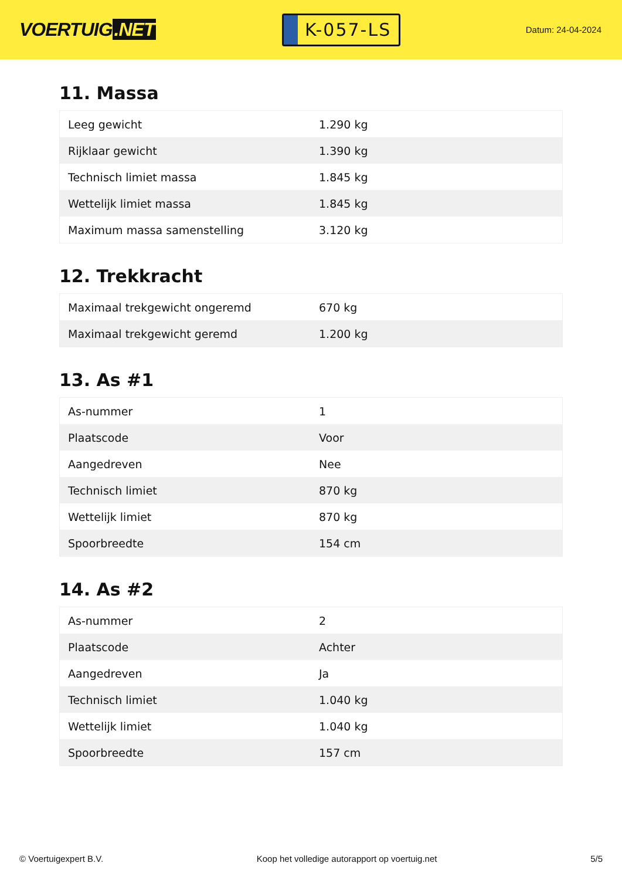VOERTUIG.NET
K-057-LS
Datum: 24-04-2024
11. Massa
| Leeg gewicht | 1.290 kg |
| Rijklaar gewicht | 1.390 kg |
| Technisch limiet massa | 1.845 kg |
| Wettelijk limiet massa | 1.845 kg |
| Maximum massa samenstelling | 3.120 kg |
12. Trekkracht
| Maximaal trekgewicht ongeremd | 670 kg |
| Maximaal trekgewicht geremd | 1.200 kg |
13. As #1
| As-nummer | 1 |
| Plaatscode | Voor |
| Aangedreven | Nee |
| Technisch limiet | 870 kg |
| Wettelijk limiet | 870 kg |
| Spoorbreedte | 154 cm |
14. As #2
| As-nummer | 2 |
| Plaatscode | Achter |
| Aangedreven | Ja |
| Technisch limiet | 1.040 kg |
| Wettelijk limiet | 1.040 kg |
| Spoorbreedte | 157 cm |
© Voertuigexpert B.V. Koop het volledige autorapport op voertuig.net 5/5